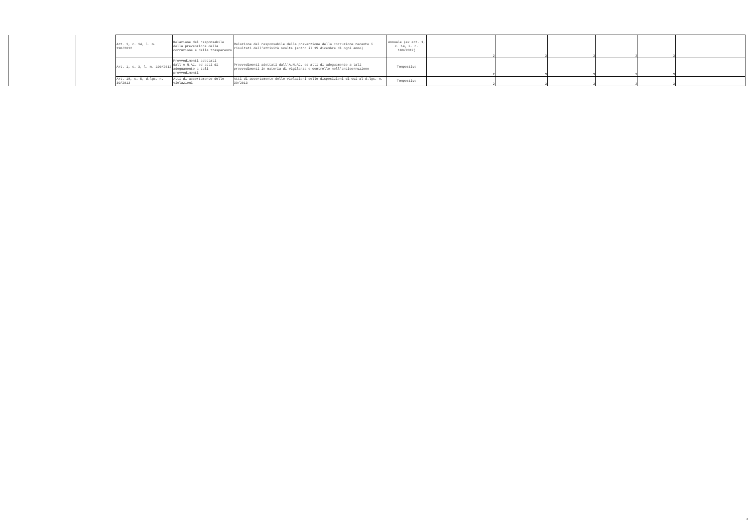| | | Art. 1, c. 14, l. n. 190/2012 | Relazione del responsabile della prevenzione della corruzione e della trasparenza | Relazione del responsabile della prevenzione della corruzione recante i risultati dell’attività svolta (entro il 15 dicembre di ogni anno) | Annuale (ex art. 1, c. 14, L. n. 190/2012) | 2 | 3 | 3 | 3 | 3 | |
| | | Art. 1, c. 3, l. n. 190/2012 | Provvedimenti adottati dall'A.N.AC. ed atti di adeguamento a tali provvedimenti | Provvedimenti adottati dall'A.N.AC. ed atti di adeguamento a tali provvedimenti in materia di vigilanza e controllo nell'anticorruzione | Tempestivo | 2 | 3 | 3 | 3 | 3 | |
| | | Art. 18, c. 5, d.lgs. n. 39/2013 | Atti di accertamento delle violazioni | Atti di accertamento delle violazioni delle disposizioni di cui al d.lgs. n. 39/2013 | Tempestivo | 2 | 3 | 3 | 3 | 3 | |
4